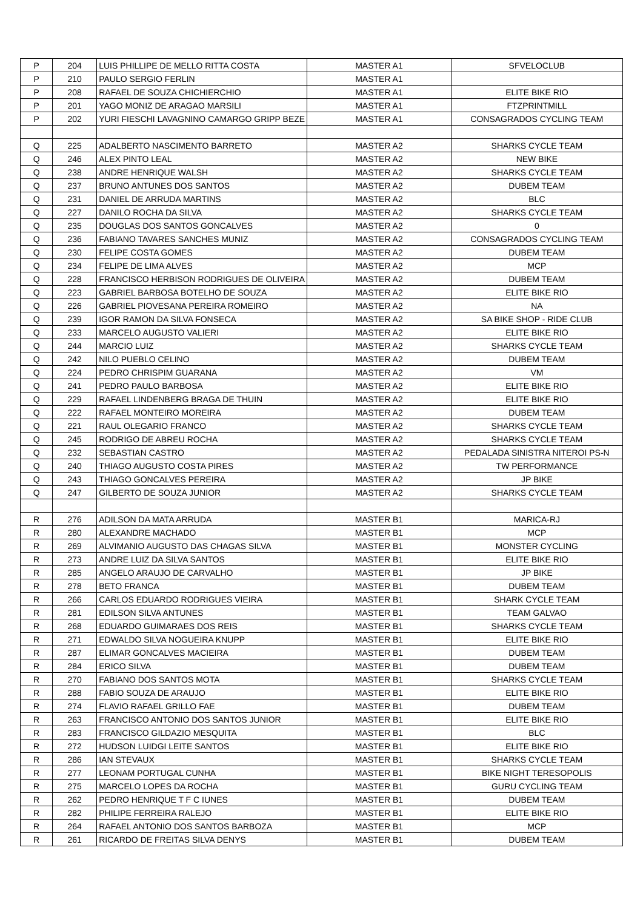| P | 204 | LUIS PHILLIPE DE MELLO RITTA COSTA | MASTER A1 | SFVELOCLUB |
| P | 210 | PAULO SERGIO FERLIN | MASTER A1 | |
| P | 208 | RAFAEL DE SOUZA CHICHIERCHIO | MASTER A1 | ELITE BIKE RIO |
| P | 201 | YAGO MONIZ DE ARAGAO MARSILI | MASTER A1 | FTZPRINTMILL |
| P | 202 | YURI FIESCHI LAVAGNINO CAMARGO GRIPP BEZE | MASTER A1 | CONSAGRADOS CYCLING TEAM |
| Q | 225 | ADALBERTO NASCIMENTO BARRETO | MASTER A2 | SHARKS CYCLE TEAM |
| Q | 246 | ALEX PINTO LEAL | MASTER A2 | NEW BIKE |
| Q | 238 | ANDRE HENRIQUE WALSH | MASTER A2 | SHARKS CYCLE TEAM |
| Q | 237 | BRUNO ANTUNES DOS SANTOS | MASTER A2 | DUBEM TEAM |
| Q | 231 | DANIEL DE ARRUDA MARTINS | MASTER A2 | BLC |
| Q | 227 | DANILO ROCHA DA SILVA | MASTER A2 | SHARKS CYCLE TEAM |
| Q | 235 | DOUGLAS DOS SANTOS GONCALVES | MASTER A2 | 0 |
| Q | 236 | FABIANO TAVARES SANCHES MUNIZ | MASTER A2 | CONSAGRADOS CYCLING TEAM |
| Q | 230 | FELIPE COSTA GOMES | MASTER A2 | DUBEM TEAM |
| Q | 234 | FELIPE DE LIMA ALVES | MASTER A2 | MCP |
| Q | 228 | FRANCISCO HERBISON RODRIGUES DE OLIVEIRA | MASTER A2 | DUBEM TEAM |
| Q | 223 | GABRIEL BARBOSA BOTELHO DE SOUZA | MASTER A2 | ELITE BIKE RIO |
| Q | 226 | GABRIEL PIOVESANA PEREIRA ROMEIRO | MASTER A2 | NA |
| Q | 239 | IGOR RAMON DA SILVA FONSECA | MASTER A2 | SA BIKE SHOP - RIDE CLUB |
| Q | 233 | MARCELO AUGUSTO VALIERI | MASTER A2 | ELITE BIKE RIO |
| Q | 244 | MARCIO LUIZ | MASTER A2 | SHARKS CYCLE TEAM |
| Q | 242 | NILO PUEBLO CELINO | MASTER A2 | DUBEM TEAM |
| Q | 224 | PEDRO CHRISPIM GUARANA | MASTER A2 | VM |
| Q | 241 | PEDRO PAULO BARBOSA | MASTER A2 | ELITE BIKE RIO |
| Q | 229 | RAFAEL LINDENBERG BRAGA DE THUIN | MASTER A2 | ELITE BIKE RIO |
| Q | 222 | RAFAEL MONTEIRO MOREIRA | MASTER A2 | DUBEM TEAM |
| Q | 221 | RAUL OLEGARIO FRANCO | MASTER A2 | SHARKS CYCLE TEAM |
| Q | 245 | RODRIGO DE ABREU ROCHA | MASTER A2 | SHARKS CYCLE TEAM |
| Q | 232 | SEBASTIAN CASTRO | MASTER A2 | PEDALADA SINISTRA NITEROI PS-N |
| Q | 240 | THIAGO AUGUSTO COSTA PIRES | MASTER A2 | TW PERFORMANCE |
| Q | 243 | THIAGO GONCALVES PEREIRA | MASTER A2 | JP BIKE |
| Q | 247 | GILBERTO DE SOUZA JUNIOR | MASTER A2 | SHARKS CYCLE TEAM |
| R | 276 | ADILSON DA MATA ARRUDA | MASTER B1 | MARICA-RJ |
| R | 280 | ALEXANDRE MACHADO | MASTER B1 | MCP |
| R | 269 | ALVIMANIO AUGUSTO DAS CHAGAS SILVA | MASTER B1 | MONSTER CYCLING |
| R | 273 | ANDRE LUIZ DA SILVA SANTOS | MASTER B1 | ELITE BIKE RIO |
| R | 285 | ANGELO ARAUJO DE CARVALHO | MASTER B1 | JP BIKE |
| R | 278 | BETO FRANCA | MASTER B1 | DUBEM TEAM |
| R | 266 | CARLOS EDUARDO RODRIGUES VIEIRA | MASTER B1 | SHARK CYCLE TEAM |
| R | 281 | EDILSON SILVA ANTUNES | MASTER B1 | TEAM GALVAO |
| R | 268 | EDUARDO GUIMARAES DOS REIS | MASTER B1 | SHARKS CYCLE TEAM |
| R | 271 | EDWALDO SILVA NOGUEIRA KNUPP | MASTER B1 | ELITE BIKE RIO |
| R | 287 | ELIMAR GONCALVES MACIEIRA | MASTER B1 | DUBEM TEAM |
| R | 284 | ERICO SILVA | MASTER B1 | DUBEM TEAM |
| R | 270 | FABIANO DOS SANTOS MOTA | MASTER B1 | SHARKS CYCLE TEAM |
| R | 288 | FABIO SOUZA DE ARAUJO | MASTER B1 | ELITE BIKE RIO |
| R | 274 | FLAVIO RAFAEL GRILLO FAE | MASTER B1 | DUBEM TEAM |
| R | 263 | FRANCISCO ANTONIO DOS SANTOS JUNIOR | MASTER B1 | ELITE BIKE RIO |
| R | 283 | FRANCISCO GILDAZIO MESQUITA | MASTER B1 | BLC |
| R | 272 | HUDSON LUIDGI LEITE SANTOS | MASTER B1 | ELITE BIKE RIO |
| R | 286 | IAN STEVAUX | MASTER B1 | SHARKS CYCLE TEAM |
| R | 277 | LEONAM PORTUGAL CUNHA | MASTER B1 | BIKE NIGHT TERESOPOLIS |
| R | 275 | MARCELO LOPES DA ROCHA | MASTER B1 | GURU CYCLING TEAM |
| R | 262 | PEDRO HENRIQUE T F C IUNES | MASTER B1 | DUBEM TEAM |
| R | 282 | PHILIPE FERREIRA RALEJO | MASTER B1 | ELITE BIKE RIO |
| R | 264 | RAFAEL ANTONIO DOS SANTOS BARBOZA | MASTER B1 | MCP |
| R | 261 | RICARDO DE FREITAS SILVA DENYS | MASTER B1 | DUBEM TEAM |